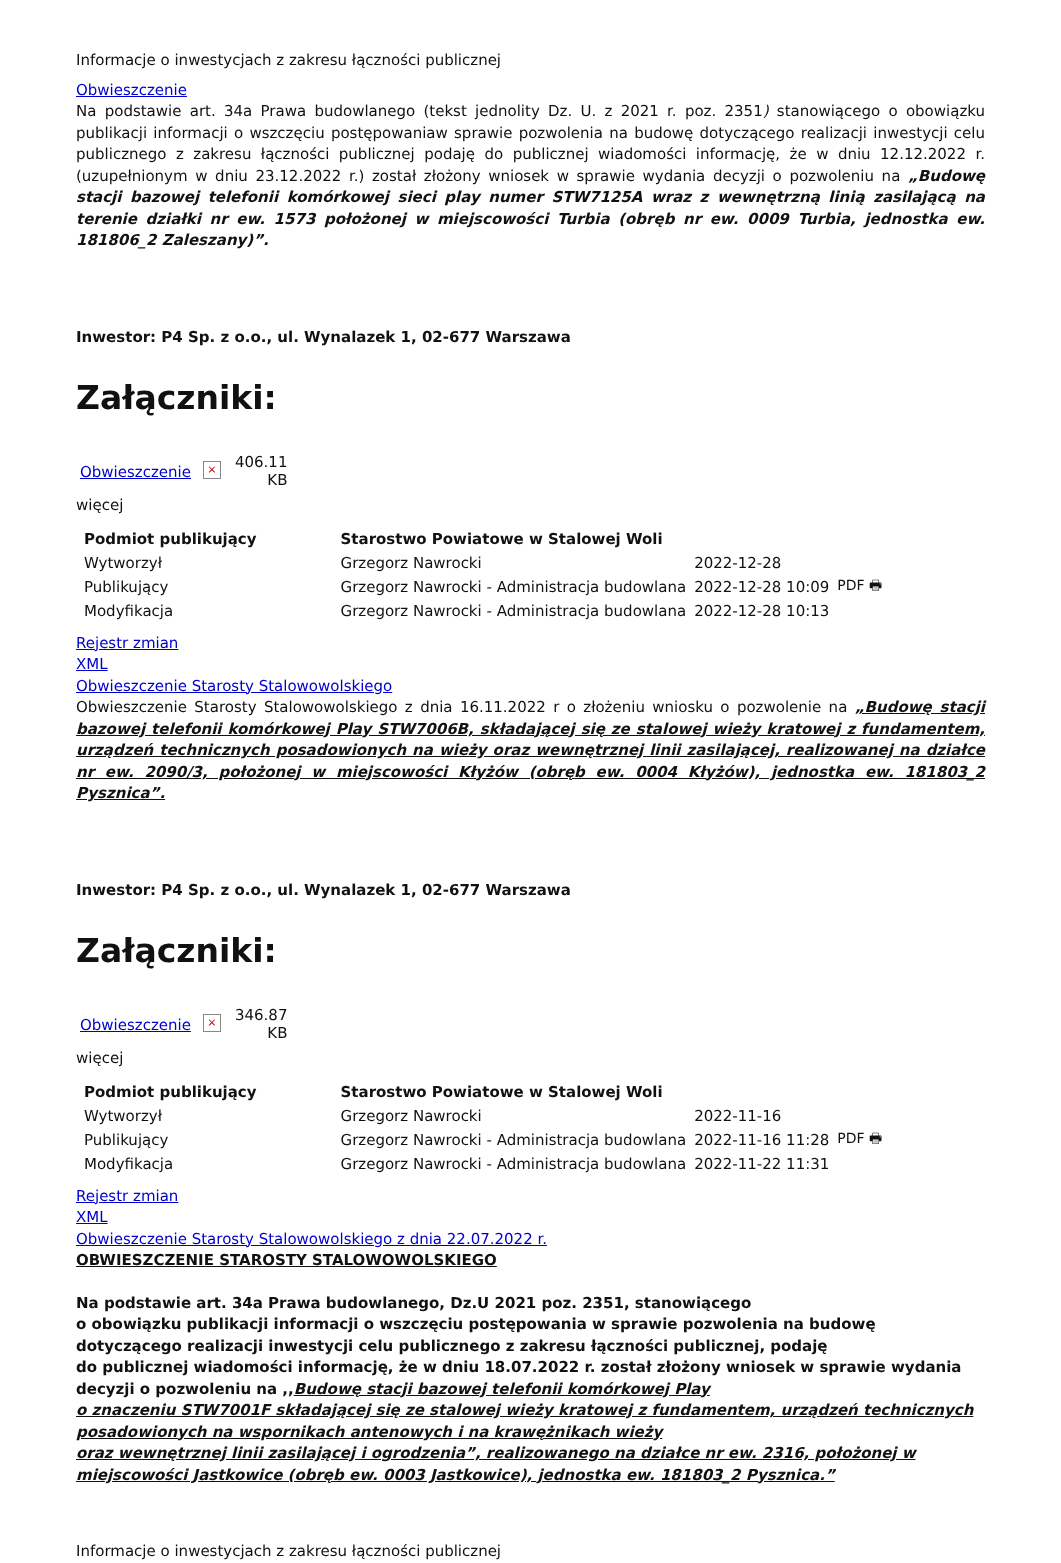Informacje o inwestycjach z zakresu łączności publicznej
Obwieszczenie
Na podstawie art. 34a Prawa budowlanego (tekst jednolity Dz. U. z 2021 r. poz. 2351) stanowiącego o obowiązku publikacji informacji o wszczęciu postępowaniaw sprawie pozwolenia na budowę dotyczącego realizacji inwestycji celu publicznego z zakresu łączności publicznej podaję do publicznej wiadomości informację, że w dniu 12.12.2022 r. (uzupełnionym w dniu 23.12.2022 r.) został złożony wniosek w sprawie wydania decyzji o pozwoleniu na „Budowę stacji bazowej telefonii komórkowej sieci play numer STW7125A wraz z wewnętrzną linią zasilającą na terenie działki nr ew. 1573 położonej w miejscowości Turbia (obręb nr ew. 0009 Turbia, jednostka ew. 181806_2 Zaleszany)”.
Inwestor: P4 Sp. z o.o., ul. Wynalazek 1, 02-677 Warszawa
Załączniki:
Obwieszczenie × 406.11
KB
więcej
| Podmiot publikujący | Starostwo Powiatowe w Stalowej Woli | | |
| Wytworzył | Grzegorz Nawrocki | 2022-12-28 | PDF 🖶 |
| Publikujący | Grzegorz Nawrocki - Administracja budowlana | 2022-12-28 10:09 | |
| Modyfikacja | Grzegorz Nawrocki - Administracja budowlana | 2022-12-28 10:13 | |
Rejestr zmian
XML
Obwieszczenie Starosty Stalowowolskiego
Obwieszczenie Starosty Stalowowolskiego z dnia 16.11.2022 r o złożeniu wniosku o pozwolenie na „Budowę stacji bazowej telefonii komórkowej Play STW7006B, składającej się ze stalowej wieży kratowej z fundamentem, urządzeń technicznych posadowionych na wieży oraz wewnętrznej linii zasilającej, realizowanej na działce nr ew. 2090/3, położonej w miejscowości Kłyżów (obręb ew. 0004 Kłyżów), jednostka ew. 181803_2 Pysznica”.
Inwestor: P4 Sp. z o.o., ul. Wynalazek 1, 02-677 Warszawa
Załączniki:
Obwieszczenie × 346.87
KB
więcej
| Podmiot publikujący | Starostwo Powiatowe w Stalowej Woli | | |
| Wytworzył | Grzegorz Nawrocki | 2022-11-16 | PDF 🖶 |
| Publikujący | Grzegorz Nawrocki - Administracja budowlana | 2022-11-16 11:28 | |
| Modyfikacja | Grzegorz Nawrocki - Administracja budowlana | 2022-11-22 11:31 | |
Rejestr zmian
XML
Obwieszczenie Starosty Stalowowolskiego z dnia 22.07.2022 r.
OBWIESZCZENIE STAROSTY STALOWOWOLSKIEGO
Na podstawie art. 34a Prawa budowlanego, Dz.U 2021 poz. 2351, stanowiącego
o obowiązku publikacji informacji o wszczęciu postępowania w sprawie pozwolenia na budowę dotyczącego realizacji inwestycji celu publicznego z zakresu łączności publicznej, podaję
do publicznej wiadomości informację, że w dniu 18.07.2022 r. został złożony wniosek w sprawie wydania decyzji o pozwoleniu na ,,Budowę stacji bazowej telefonii komórkowej Play
o znaczeniu STW7001F składającej się ze stalowej wieży kratowej z fundamentem, urządzeń technicznych posadowionych na wspornikach antenowych i na krawężnikach wieży
oraz wewnętrznej linii zasilającej i ogrodzenia”, realizowanego na działce nr ew. 2316, położonej w miejscowości Jastkowice (obręb ew. 0003 Jastkowice), jednostka ew. 181803_2 Pysznica.”
Informacje o inwestycjach z zakresu łączności publicznej